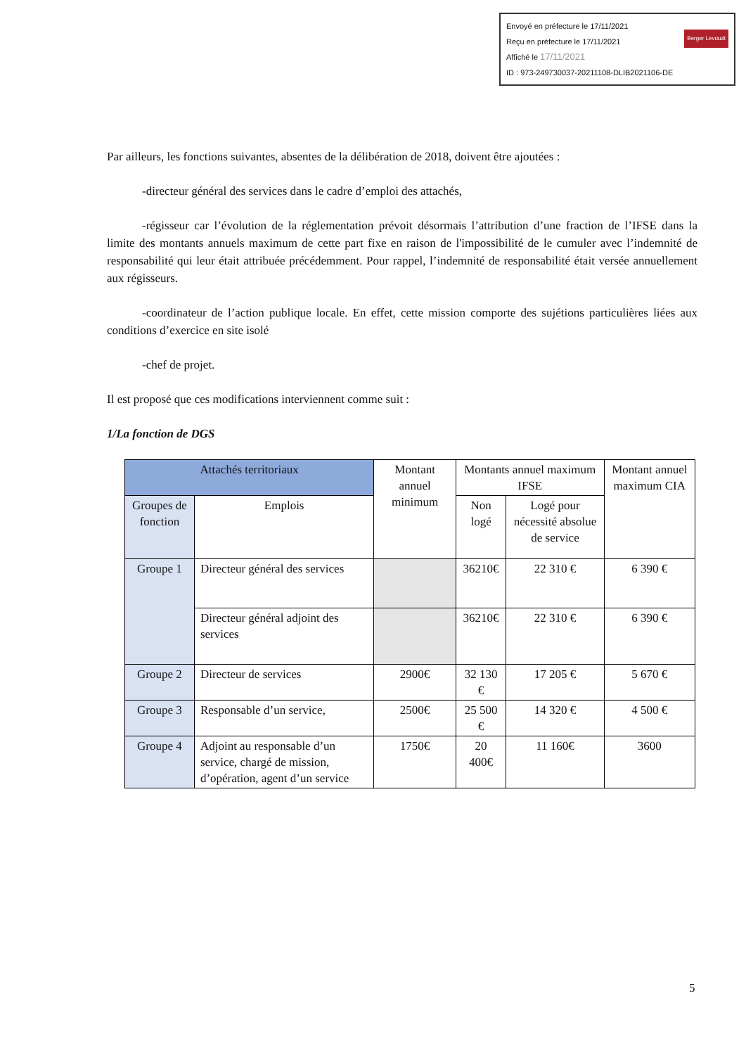Envoyé en préfecture le 17/11/2021
Reçu en préfecture le 17/11/2021
Affiché le 17/11/2021 Berger Levrault
ID : 973-249730037-20211108-DLIB2021106-DE
Par ailleurs, les fonctions suivantes, absentes de la délibération de 2018, doivent être ajoutées :
-directeur général des services dans le cadre d’emploi des attachés,
-régisseur car l’évolution de la réglementation prévoit désormais l’attribution d’une fraction de l’IFSE dans la limite des montants annuels maximum de cette part fixe en raison de l'impossibilité de le cumuler avec l’indemnité de responsabilité qui leur était attribuée précédemment. Pour rappel, l’indemnité de responsabilité était versée annuellement aux régisseurs.
-coordinateur de l’action publique locale. En effet, cette mission comporte des sujétions particulières liées aux conditions d’exercice en site isolé
-chef de projet.
Il est proposé que ces modifications interviennent comme suit :
1/La fonction de DGS
| Attachés territoriaux | | Montant annuel minimum | Montants annuel maximum IFSE | | Montant annuel maximum CIA |
| --- | --- | --- | --- | --- | --- |
| Groupes de fonction | Emplois | | Non logé | Logé pour nécessité absolue de service | |
| Groupe 1 | Directeur général des services | | 36210€ | 22 310 € | 6 390 € |
| | Directeur général adjoint des services | | 36210€ | 22 310 € | 6 390 € |
| Groupe 2 | Directeur de services | 2900€ | 32 130 € | 17 205 € | 5 670 € |
| Groupe 3 | Responsable d’un service, | 2500€ | 25 500 € | 14 320 € | 4 500 € |
| Groupe 4 | Adjoint au responsable d’un service, chargé de mission, d’opération, agent d’un service | 1750€ | 20 400€ | 11 160€ | 3600 |
5